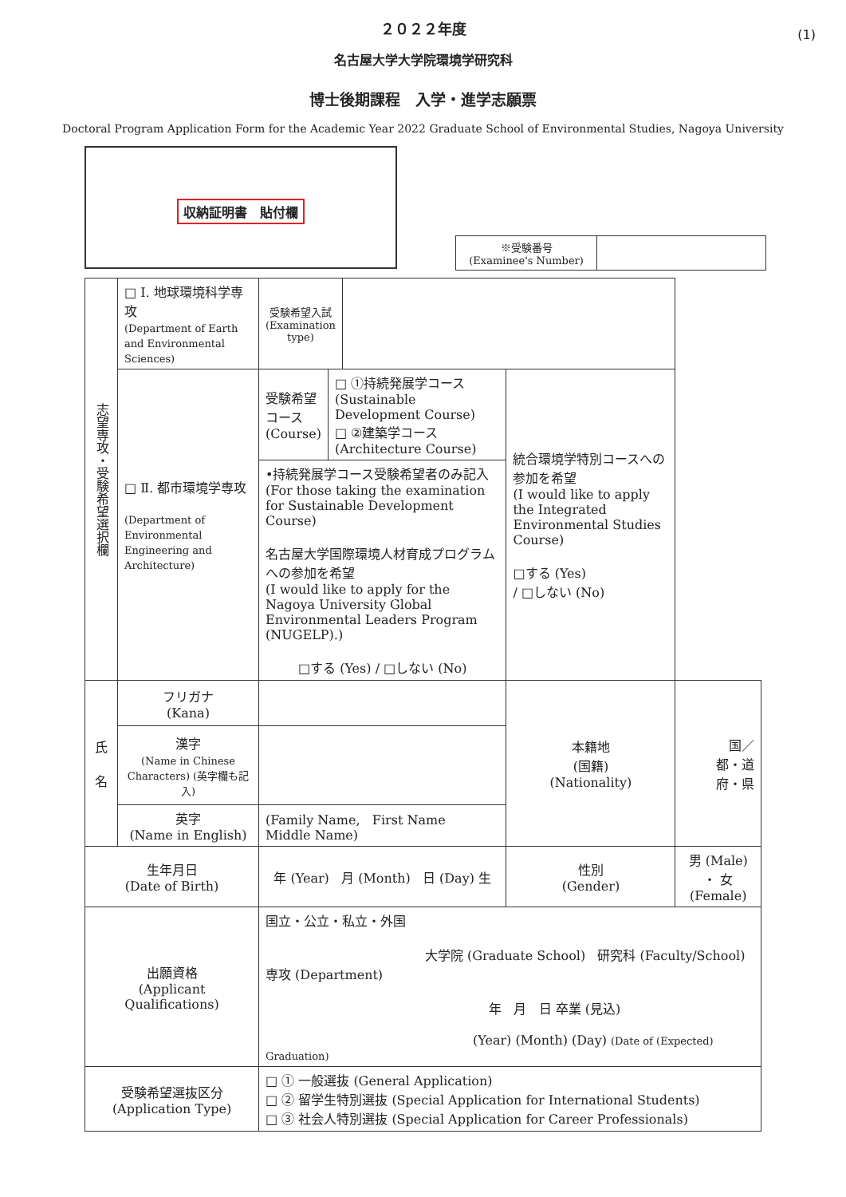(1)
２０２２年度
名古屋大学大学院環境学研究科
博士後期課程　入学・進学志願票
Doctoral Program Application Form for the Academic Year 2022 Graduate School of Environmental Studies, Nagoya University
収納証明書　貼付欄
| ※受験番号 (Examinee's Number) | |
| 志望専攻・受験希望選択欄 | □ Ⅰ. 地球環境科学専攻 (Department of Earth and Environmental Sciences) | 受験希望入試 (Examination type) | | | |
| | □ Ⅱ. 都市環境学専攻 (Department of Environmental Engineering and Architecture) | / 受験希望コース (Course) / □ ①持続発展学コース (Sustainable Development Course) □ ②建築学コース (Architecture Course) / / •持続発展学コース受験希望者のみ記入 (For those taking the examination for Sustainable Development Course) 名古屋大学国際環境人材育成プログラムへの参加を希望 (I would like to apply for the Nagoya University Global Environmental Leaders Program (NUGELP).) □する (Yes) / □しない (No) / / | | 統合環境学特別コースへの参加を希望 (I would like to apply the Integrated Environmental Studies Course) □する (Yes) / □しない (No) | |
| 氏 名 | フリガナ (Kana) | | | 本籍地 (国籍) (Nationality) | 国／ 都・道 府・県 |
| | 漢字 (Name in Chinese Characters) (英字欄も記入) | | | | |
| | 英字 (Name in English) | (Family Name, First Name Middle Name) | | | |
| 生年月日 (Date of Birth) | | 年 (Year) 月 (Month) 日 (Day) 生 | | 性別 (Gender) | 男 (Male) ・ 女 (Female) |
| 出願資格 (Applicant Qualifications) | | 国立・公立・私立・外国 大学院 (Graduate School) 研究科 (Faculty/School) 専攻 (Department) 年 月 日 卒業 (見込) (Year) (Month) (Day) (Date of (Expected) Graduation) | | | |
| 受験希望選抜区分 (Application Type) | | □ ① 一般選抜 (General Application) □ ② 留学生特別選抜 (Special Application for International Students) □ ③ 社会人特別選抜 (Special Application for Career Professionals) | | | |